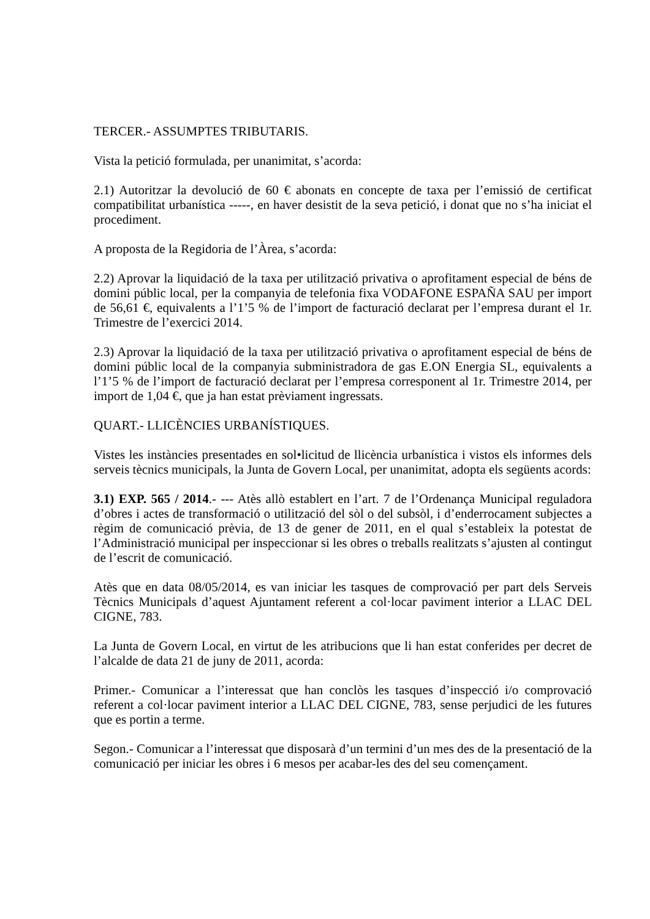TERCER.- ASSUMPTES TRIBUTARIS.
Vista la petició formulada, per unanimitat, s’acorda:
2.1) Autoritzar la devolució de 60 € abonats en concepte de taxa per l’emissió de certificat compatibilitat urbanística -----, en haver desistit de la seva petició, i donat que no s’ha iniciat el procediment.
A proposta de la Regidoria de l’Àrea, s’acorda:
2.2) Aprovar la liquidació de la taxa per utilització privativa o aprofitament especial de béns de domini públic local, per la companyia de telefonia fixa VODAFONE ESPAÑA SAU per import de 56,61 €, equivalents a l’1’5 % de l’import de facturació declarat per l’empresa durant el 1r. Trimestre de l’exercici 2014.
2.3) Aprovar la liquidació de la taxa per utilització privativa o aprofitament especial de béns de domini públic local de la companyia subministradora de gas E.ON Energia SL, equivalents a l’1’5 % de l’import de facturació declarat per l’empresa corresponent al 1r. Trimestre 2014, per import de 1,04 €, que ja han estat prèviament ingressats.
QUART.- LLICÈNCIES URBANÍSTIQUES.
Vistes les instàncies presentades en sol•licitud de llicència urbanística i vistos els informes dels serveis tècnics municipals, la Junta de Govern Local, per unanimitat, adopta els següents acords:
3.1) EXP. 565 / 2014.- --- Atès allò establert en l’art. 7 de l’Ordenança Municipal reguladora d’obres i actes de transformació o utilització del sòl o del subsòl, i d’enderrocament subjectes a règim de comunicació prèvia, de 13 de gener de 2011, en el qual s’estableix la potestat de l’Administració municipal per inspeccionar si les obres o treballs realitzats s’ajusten al contingut de l’escrit de comunicació.
Atès que en data 08/05/2014, es van iniciar les tasques de comprovació per part dels Serveis Tècnics Municipals d’aquest Ajuntament referent a col·locar paviment interior a LLAC DEL CIGNE, 783.
La Junta de Govern Local, en virtut de les atribucions que li han estat conferides per decret de l’alcalde de data 21 de juny de 2011, acorda:
Primer.- Comunicar a l’interessat que han conclòs les tasques d’inspecció i/o comprovació referent a col·locar paviment interior a LLAC DEL CIGNE, 783, sense perjudici de les futures que es portin a terme.
Segon.- Comunicar a l’interessat que disposarà d’un termini d’un mes des de la presentació de la comunicació per iniciar les obres i 6 mesos per acabar-les des del seu començament.